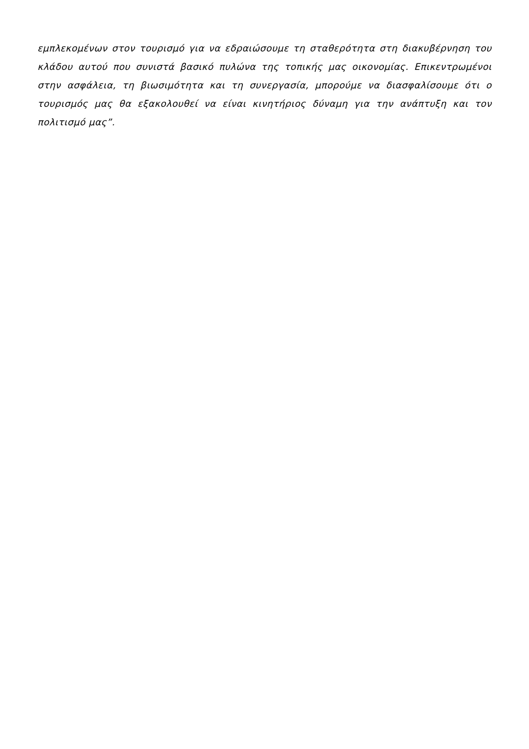εμπλεκομένων στον τουρισμό για να εδραιώσουμε τη σταθερότητα στη διακυβέρνηση του κλάδου αυτού που συνιστά βασικό πυλώνα της τοπικής μας οικονομίας. Επικεντρωμένοι στην ασφάλεια, τη βιωσιμότητα και τη συνεργασία, μπορούμε να διασφαλίσουμε ότι ο τουρισμός μας θα εξακολουθεί να είναι κινητήριος δύναμη για την ανάπτυξη και τον πολιτισμό μας”.